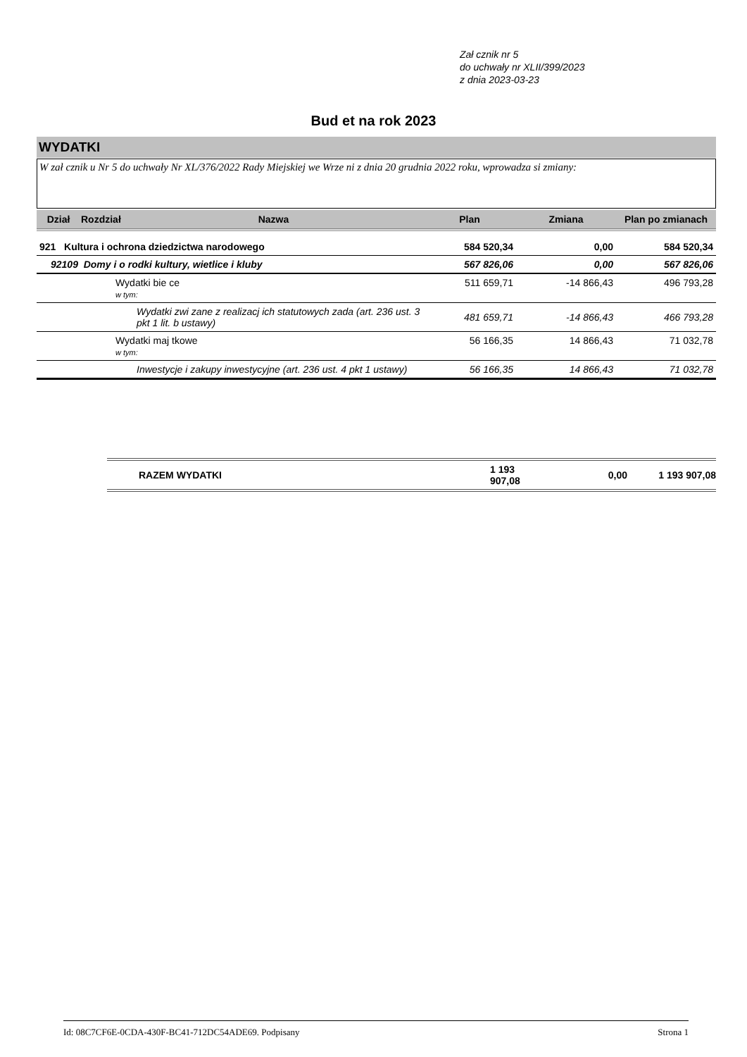Zał cznik nr 5
do uchwały nr XLII/399/2023
z dnia 2023-03-23
Bud et na rok 2023
WYDATKI
W zał cznik u Nr 5 do uchwały Nr XL/376/2022 Rady Miejskiej we Wrze ni z dnia 20 grudnia 2022 roku, wprowadza si zmiany:
| Dział | Rozdział | Nazwa | Plan | Zmiana | Plan po zmianach |
| --- | --- | --- | --- | --- | --- |
| 921 Kultura i ochrona dziedzictwa narodowego | | | 584 520,34 | 0,00 | 584 520,34 |
| 92109 Domy i o rodki kultury, wietlice i kluby | | | 567 826,06 | 0,00 | 567 826,06 |
| | Wydatki bie ce w tym: | | 511 659,71 | -14 866,43 | 496 793,28 |
| | Wydatki zwi zane z realizacj ich statutowych zada (art. 236 ust. 3 pkt 1 lit. b ustawy) | | 481 659,71 | -14 866,43 | 466 793,28 |
| | Wydatki maj tkowe w tym: | | 56 166,35 | 14 866,43 | 71 032,78 |
| | Inwestycje i zakupy inwestycyjne (art. 236 ust. 4 pkt 1 ustawy) | | 56 166,35 | 14 866,43 | 71 032,78 |
RAZEM WYDATKI 1 193 907,08 0,00 1 193 907,08
Id: 08C7CF6E-0CDA-430F-BC41-712DC54ADE69. Podpisany Strona 1